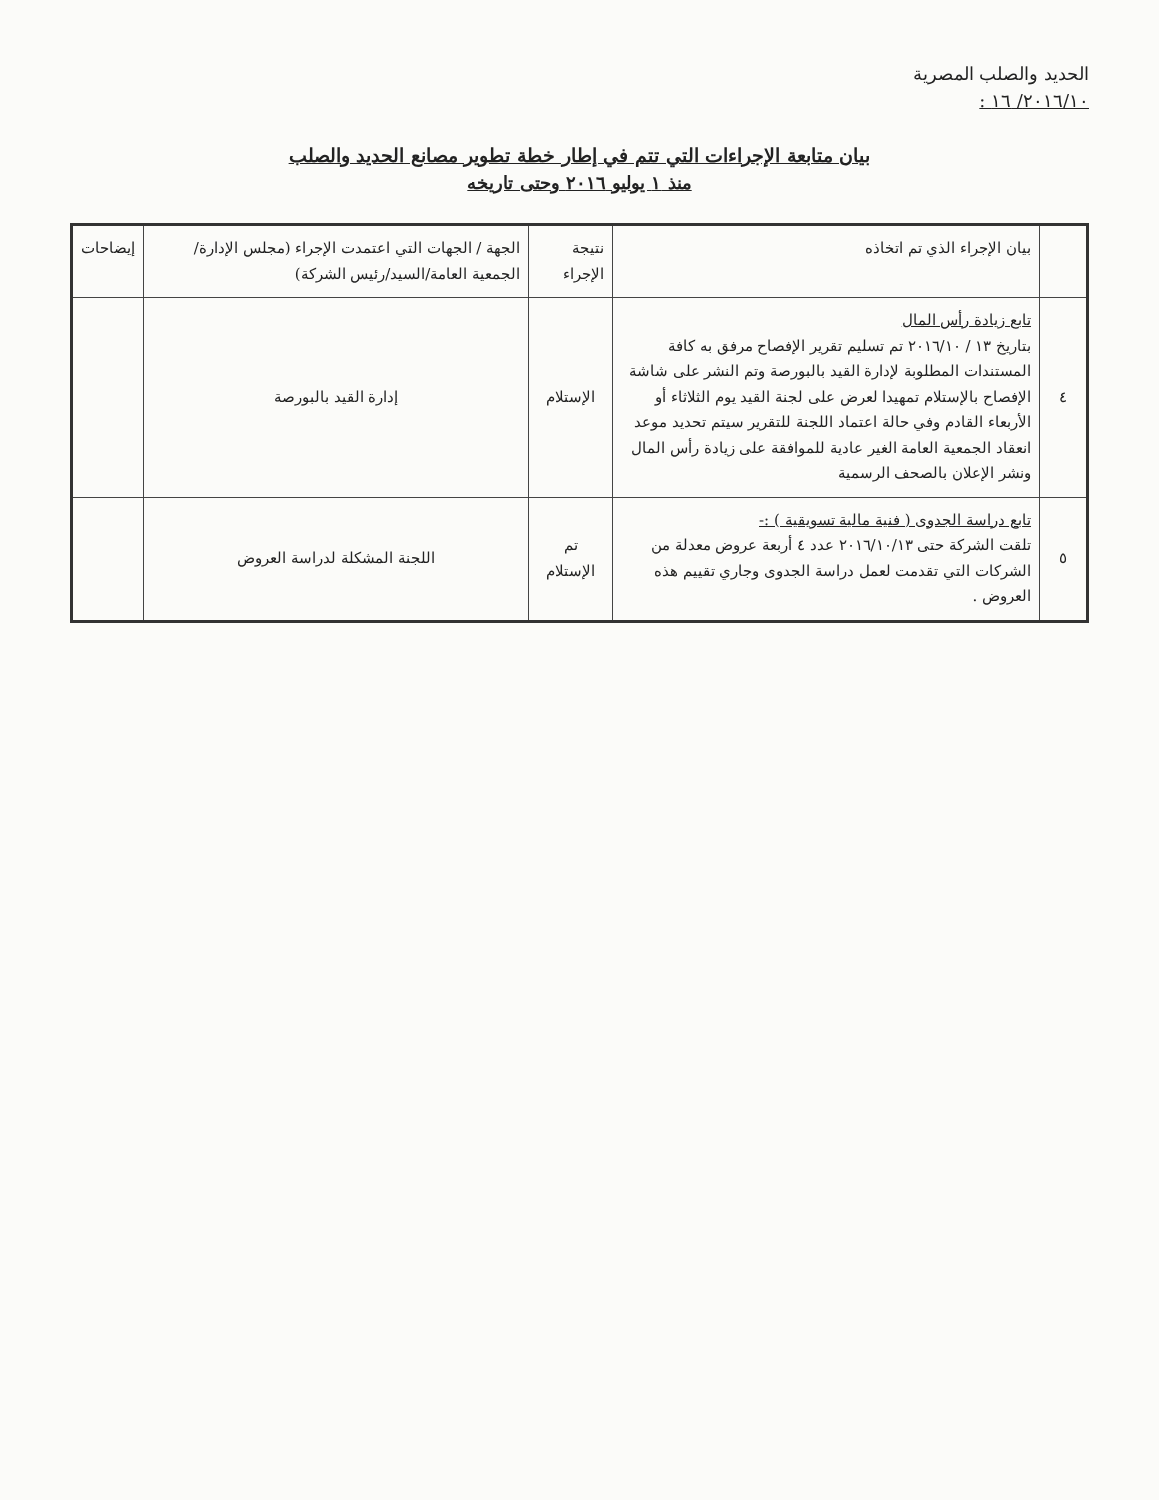الحديد والصلب المصرية
٢٠١٦/١٠/ ١٦ :
بيان متابعة الإجراءات التي تتم في إطار خطة تطوير مصانع الحديد والصلب
منذ ١ يوليو ٢٠١٦ وحتى تاريخه
| | بيان الإجراء الذي تم اتخاذه | نتيجة الإجراء | الجهة / الجهات التي اعتمدت الإجراء (مجلس الإدارة/الجمعية العامة/السيد/رئيس الشركة) | إيضاحات |
| --- | --- | --- | --- | --- |
| ٤ | تابع زيادة رأس المال بتاريخ ١٣ / ٢٠١٦/١٠ تم تسليم تقرير الإفصاح مرفق به كافة المستندات المطلوبة لإدارة القيد بالبورصة وتم النشر على شاشة الإفصاح بالإستلام تمهيدا لعرض على لجنة القيد يوم الثلاثاء أو الأربعاء القادم وفي حالة اعتماد اللجنة للتقرير سيتم تحديد موعد انعقاد الجمعية العامة الغير عادية للموافقة على زيادة رأس المال ونشر الإعلان بالصحف الرسمية | الإستلام | إدارة القيد بالبورصة | |
| ٥ | تابع دراسة الجدوى ( فنية مالية تسويقية ) :- تلقت الشركة حتى ٢٠١٦/١٠/١٣ عدد ٤ أربعة عروض معدلة من الشركات التي تقدمت لعمل دراسة الجدوى وجاري تقييم هذه العروض . | تم الإستلام | اللجنة المشكلة لدراسة العروض | |